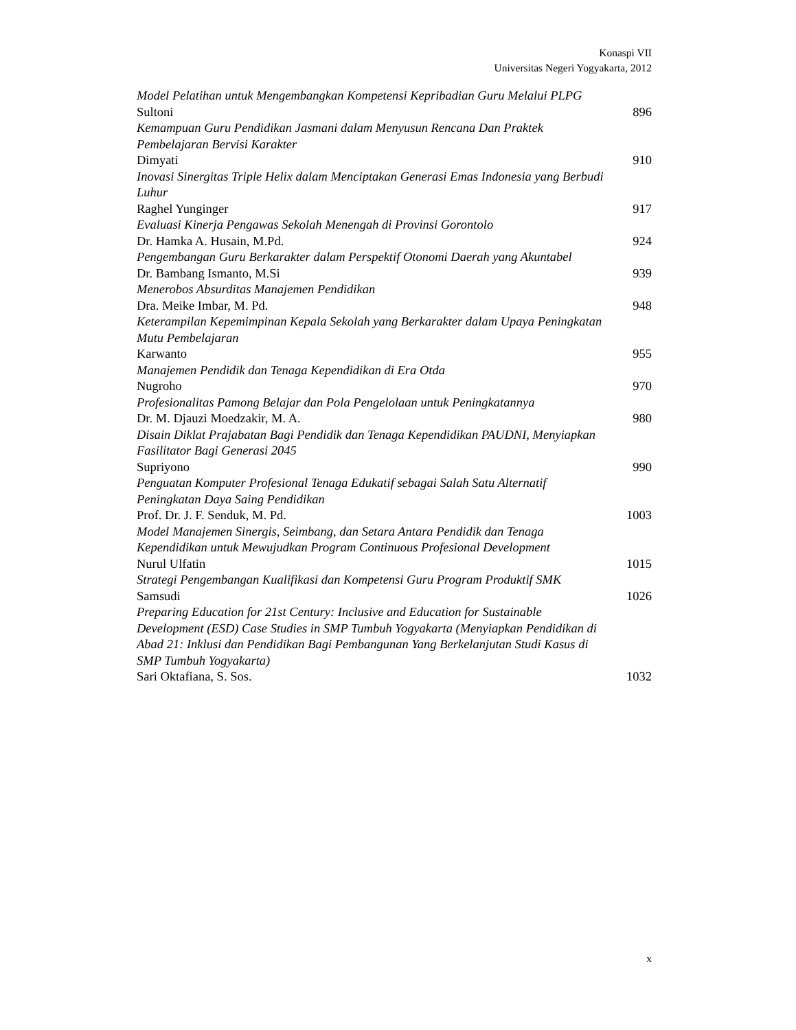Konaspi VII
Universitas Negeri Yogyakarta, 2012
Model Pelatihan untuk Mengembangkan Kompetensi Kepribadian Guru Melalui PLPG
Sultoni 896
Kemampuan Guru Pendidikan Jasmani dalam Menyusun Rencana Dan Praktek Pembelajaran Bervisi Karakter
Dimyati 910
Inovasi Sinergitas Triple Helix dalam Menciptakan Generasi Emas Indonesia yang Berbudi Luhur
Raghel Yunginger 917
Evaluasi Kinerja Pengawas Sekolah Menengah di Provinsi Gorontolo
Dr. Hamka A. Husain, M.Pd. 924
Pengembangan Guru Berkarakter dalam Perspektif Otonomi Daerah yang Akuntabel
Dr. Bambang Ismanto, M.Si 939
Menerobos Absurditas Manajemen Pendidikan
Dra. Meike Imbar, M. Pd. 948
Keterampilan Kepemimpinan Kepala Sekolah yang Berkarakter dalam Upaya Peningkatan Mutu Pembelajaran
Karwanto 955
Manajemen Pendidik dan Tenaga Kependidikan di Era Otda
Nugroho 970
Profesionalitas Pamong Belajar dan Pola Pengelolaan untuk Peningkatannya
Dr. M. Djauzi Moedzakir, M. A. 980
Disain Diklat Prajabatan Bagi Pendidik dan Tenaga Kependidikan PAUDNI, Menyiapkan Fasilitator Bagi Generasi 2045
Supriyono 990
Penguatan Komputer Profesional Tenaga Edukatif sebagai Salah Satu Alternatif Peningkatan Daya Saing Pendidikan
Prof. Dr. J. F. Senduk, M. Pd. 1003
Model Manajemen Sinergis, Seimbang, dan Setara Antara Pendidik dan Tenaga Kependidikan untuk Mewujudkan Program Continuous Profesional Development
Nurul Ulfatin 1015
Strategi Pengembangan Kualifikasi dan Kompetensi Guru Program Produktif SMK
Samsudi 1026
Preparing Education for 21st Century: Inclusive and Education for Sustainable Development (ESD) Case Studies in SMP Tumbuh Yogyakarta (Menyiapkan Pendidikan di Abad 21: Inklusi dan Pendidikan Bagi Pembangunan Yang Berkelanjutan Studi Kasus di SMP Tumbuh Yogyakarta)
Sari Oktafiana, S. Sos. 1032
x